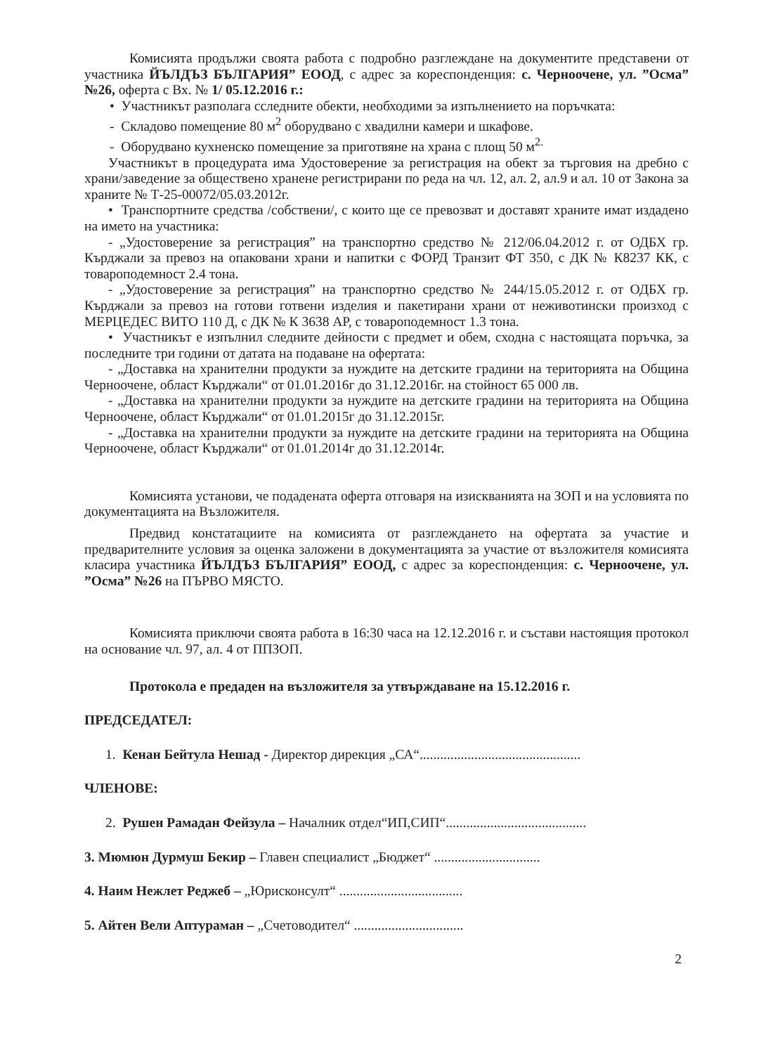Комисията продължи своята работа с подробно разглеждане на документите представени от участника ЙЪЛДЪЗ БЪЛГАРИЯ” ЕООД, с адрес за кореспонденция: с. Черноочене, ул. ”Осма” №26, оферта с Вх. № 1/ 05.12.2016 г.:
• Участникът разполага сследните обекти, необходими за изпълнението на поръчката:
- Складово помещение 80 м<sup>2</sup> оборудвано с хвадилни камери и шкафове.
- Оборудвано кухненско помещение за приготвяне на храна с площ 50 м<sup>2.</sup>
Участникът в процедурата има Удостоверение за регистрация на обект за търговия на дребно с храни/заведение за обществено хранене регистрирани по реда на чл. 12, ал. 2, ал.9 и ал. 10 от Закона за храните № Т-25-00072/05.03.2012г.
• Транспортните средства /собствени/, с които ще се превозват и доставят храните имат издадено на името на участника:
- „Удостоверение за регистрация” на транспортно средство № 212/06.04.2012 г. от ОДБХ гр. Кърджали за превоз на опаковани храни и напитки с ФОРД Транзит ФТ 350, с ДК № К8237 КК, с товароподемност 2.4 тона.
- „Удостоверение за регистрация” на транспортно средство № 244/15.05.2012 г. от ОДБХ гр. Кърджали за превоз на готови готвени изделия и пакетирани храни от неживотински произход с МЕРЦЕДЕС ВИТО 110 Д, с ДК № К 3638 АР, с товароподемност 1.3 тона.
• Участникът е изпълнил следните дейности с предмет и обем, сходна с настоящата поръчка, за последните три години от датата на подаване на офертата:
- „Доставка на хранителни продукти за нуждите на детските градини на територията на Община Черноочене, област Кърджали“ от 01.01.2016г до 31.12.2016г. на стойност 65 000 лв.
- „Доставка на хранителни продукти за нуждите на детските градини на територията на Община Черноочене, област Кърджали“ от 01.01.2015г до 31.12.2015г.
- „Доставка на хранителни продукти за нуждите на детските градини на територията на Община Черноочене, област Кърджали“ от 01.01.2014г до 31.12.2014г.
Комисията установи, че подадената оферта отговаря на изискванията на ЗОП и на условията по документацията на Възложителя.
Предвид констатациите на комисията от разглеждането на офертата за участие и предварителните условия за оценка заложени в документацията за участие от възложителя комисията класира участника ЙЪЛДЪЗ БЪЛГАРИЯ” ЕООД, с адрес за кореспонденция: с. Черноочене, ул. ”Осма” №26 на ПЪРВО МЯСТО.
Комисията приключи своята работа в 16:30 часа на 12.12.2016 г. и състави настоящия протокол на основание чл. 97, ал. 4 от ППЗОП.
Протокола е предаден на възложителя за утвърждаване на 15.12.2016 г.
ПРЕДСЕДАТЕЛ:
1. Кенан Бейтула Нешад - Директор дирекция „СА“...............................................
ЧЛЕНОВЕ:
2. Рушен Рамадан Фейзула – Началник отдел“ИП,СИП“.........................................
3. Мюмюн Дурмуш Бекир – Главен специалист „Бюджет“ ...............................
4. Наим Нежлет Реджеб – „Юрисконсулт“ ....................................
5. Айтен Вели Аптураман – „Счетоводител“ ................................
2